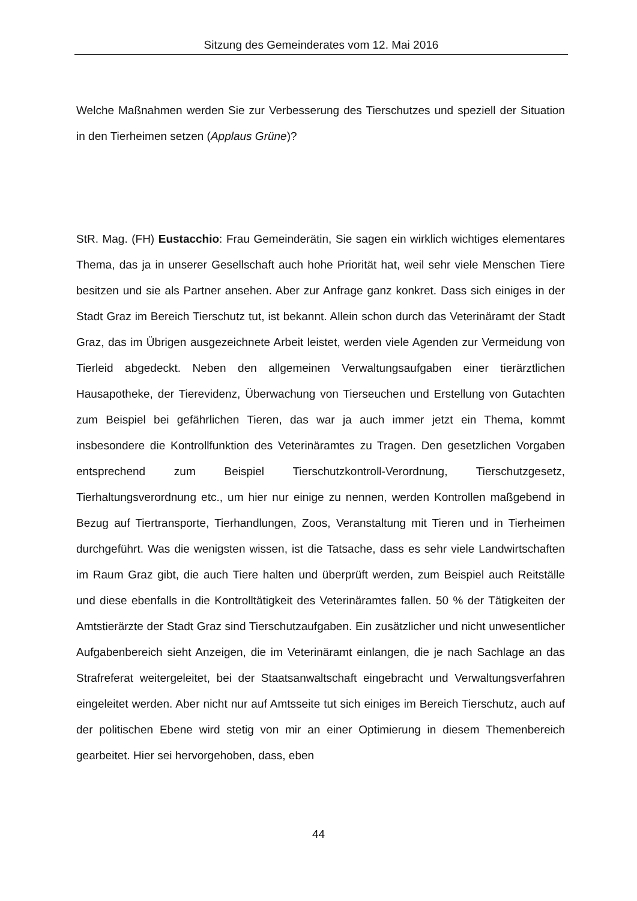Sitzung des Gemeinderates vom 12. Mai 2016
Welche Maßnahmen werden Sie zur Verbesserung des Tierschutzes und speziell der Situation in den Tierheimen setzen (Applaus Grüne)?
StR. Mag. (FH) Eustacchio: Frau Gemeinderätin, Sie sagen ein wirklich wichtiges elementares Thema, das ja in unserer Gesellschaft auch hohe Priorität hat, weil sehr viele Menschen Tiere besitzen und sie als Partner ansehen. Aber zur Anfrage ganz konkret. Dass sich einiges in der Stadt Graz im Bereich Tierschutz tut, ist bekannt. Allein schon durch das Veterinäramt der Stadt Graz, das im Übrigen ausgezeichnete Arbeit leistet, werden viele Agenden zur Vermeidung von Tierleid abgedeckt. Neben den allgemeinen Verwaltungsaufgaben einer tierärztlichen Hausapotheke, der Tierevidenz, Überwachung von Tierseuchen und Erstellung von Gutachten zum Beispiel bei gefährlichen Tieren, das war ja auch immer jetzt ein Thema, kommt insbesondere die Kontrollfunktion des Veterinäramtes zu Tragen. Den gesetzlichen Vorgaben entsprechend zum Beispiel Tierschutzkontroll-Verordnung, Tierschutzgesetz, Tierhaltungsverordnung etc., um hier nur einige zu nennen, werden Kontrollen maßgebend in Bezug auf Tiertransporte, Tierhandlungen, Zoos, Veranstaltung mit Tieren und in Tierheimen durchgeführt. Was die wenigsten wissen, ist die Tatsache, dass es sehr viele Landwirtschaften im Raum Graz gibt, die auch Tiere halten und überprüft werden, zum Beispiel auch Reitställe und diese ebenfalls in die Kontrolltätigkeit des Veterinäramtes fallen. 50 % der Tätigkeiten der Amtstierärzte der Stadt Graz sind Tierschutzaufgaben. Ein zusätzlicher und nicht unwesentlicher Aufgabenbereich sieht Anzeigen, die im Veterinäramt einlangen, die je nach Sachlage an das Strafreferat weitergeleitet, bei der Staatsanwaltschaft eingebracht und Verwaltungsverfahren eingeleitet werden. Aber nicht nur auf Amtsseite tut sich einiges im Bereich Tierschutz, auch auf der politischen Ebene wird stetig von mir an einer Optimierung in diesem Themenbereich gearbeitet. Hier sei hervorgehoben, dass, eben
44